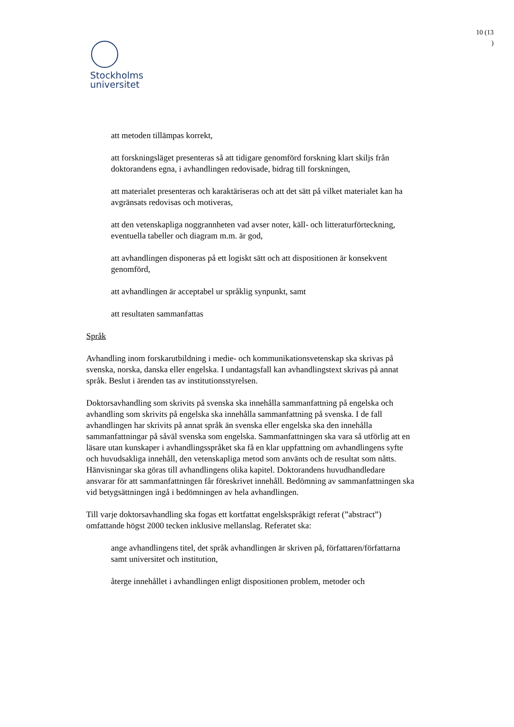10 (13
)
Stockholms
universitet
att metoden tillämpas korrekt,
att forskningsläget presenteras så att tidigare genomförd forskning klart skiljs från doktorandens egna, i avhandlingen redovisade, bidrag till forskningen,
att materialet presenteras och karaktäriseras och att det sätt på vilket materialet kan ha avgränsats redovisas och motiveras,
att den vetenskapliga noggrannheten vad avser noter, käll- och litteraturförteckning, eventuella tabeller och diagram m.m. är god,
att avhandlingen disponeras på ett logiskt sätt och att dispositionen är konsekvent genomförd,
att avhandlingen är acceptabel ur språklig synpunkt, samt
att resultaten sammanfattas
Språk
Avhandling inom forskarutbildning i medie- och kommunikationsvetenskap ska skrivas på svenska, norska, danska eller engelska. I undantagsfall kan avhandlingstext skrivas på annat språk. Beslut i ärenden tas av institutionsstyrelsen.
Doktorsavhandling som skrivits på svenska ska innehålla sammanfattning på engelska och avhandling som skrivits på engelska ska innehålla sammanfattning på svenska. I de fall avhandlingen har skrivits på annat språk än svenska eller engelska ska den innehålla sammanfattningar på såväl svenska som engelska. Sammanfattningen ska vara så utförlig att en läsare utan kunskaper i avhandlingsspråket ska få en klar uppfattning om avhandlingens syfte och huvudsakliga innehåll, den vetenskapliga metod som använts och de resultat som nåtts. Hänvisningar ska göras till avhandlingens olika kapitel. Doktorandens huvudhandledare ansvarar för att sammanfattningen får föreskrivet innehåll. Bedömning av sammanfattningen ska vid betygsättningen ingå i bedömningen av hela avhandlingen.
Till varje doktorsavhandling ska fogas ett kortfattat engelskspråkigt referat (”abstract”) omfattande högst 2000 tecken inklusive mellanslag. Referatet ska:
ange avhandlingens titel, det språk avhandlingen är skriven på, författaren/författarna samt universitet och institution,
återge innehållet i avhandlingen enligt dispositionen problem, metoder och